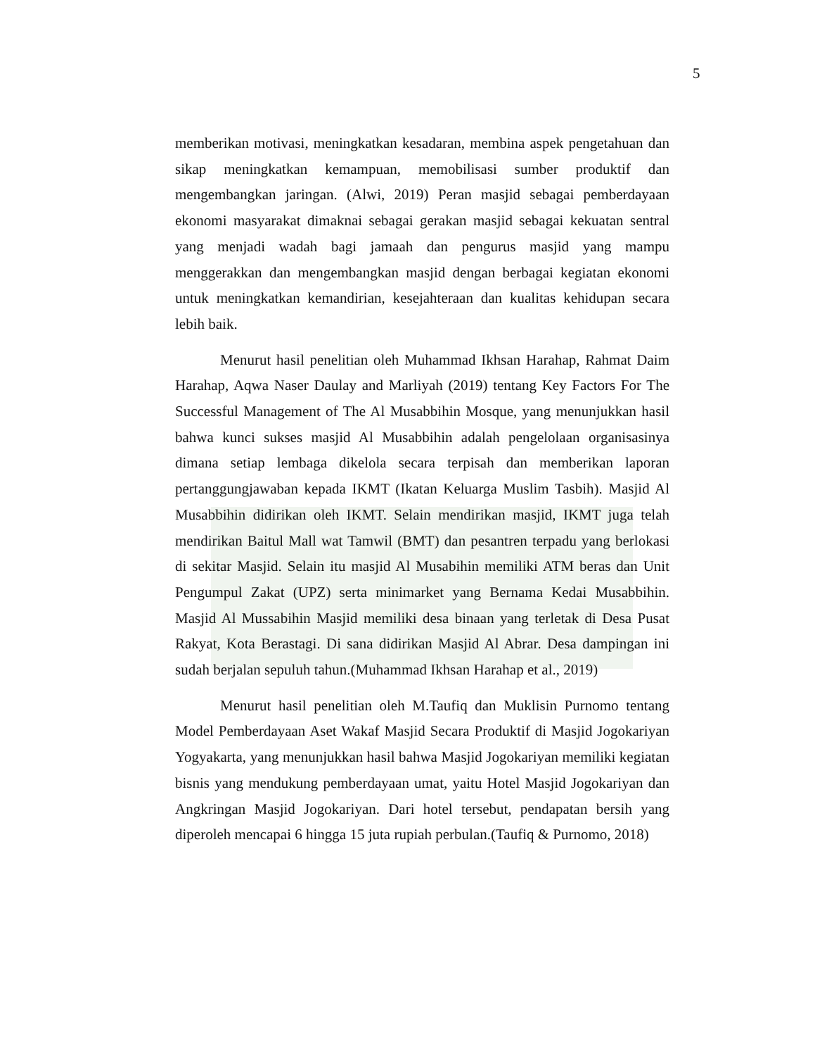5
memberikan motivasi, meningkatkan kesadaran, membina aspek pengetahuan dan sikap meningkatkan kemampuan, memobilisasi sumber produktif dan mengembangkan jaringan. (Alwi, 2019) Peran masjid sebagai pemberdayaan ekonomi masyarakat dimaknai sebagai gerakan masjid sebagai kekuatan sentral yang menjadi wadah bagi jamaah dan pengurus masjid yang mampu menggerakkan dan mengembangkan masjid dengan berbagai kegiatan ekonomi untuk meningkatkan kemandirian, kesejahteraan dan kualitas kehidupan secara lebih baik.
Menurut hasil penelitian oleh Muhammad Ikhsan Harahap, Rahmat Daim Harahap, Aqwa Naser Daulay and Marliyah (2019) tentang Key Factors For The Successful Management of The Al Musabbihin Mosque, yang menunjukkan hasil bahwa kunci sukses masjid Al Musabbihin adalah pengelolaan organisasinya dimana setiap lembaga dikelola secara terpisah dan memberikan laporan pertanggungjawaban kepada IKMT (Ikatan Keluarga Muslim Tasbih). Masjid Al Musabbihin didirikan oleh IKMT. Selain mendirikan masjid, IKMT juga telah mendirikan Baitul Mall wat Tamwil (BMT) dan pesantren terpadu yang berlokasi di sekitar Masjid. Selain itu masjid Al Musabihin memiliki ATM beras dan Unit Pengumpul Zakat (UPZ) serta minimarket yang Bernama Kedai Musabbihin. Masjid Al Mussabihin Masjid memiliki desa binaan yang terletak di Desa Pusat Rakyat, Kota Berastagi. Di sana didirikan Masjid Al Abrar. Desa dampingan ini sudah berjalan sepuluh tahun.(Muhammad Ikhsan Harahap et al., 2019)
Menurut hasil penelitian oleh M.Taufiq dan Muklisin Purnomo tentang Model Pemberdayaan Aset Wakaf Masjid Secara Produktif di Masjid Jogokariyan Yogyakarta, yang menunjukkan hasil bahwa Masjid Jogokariyan memiliki kegiatan bisnis yang mendukung pemberdayaan umat, yaitu Hotel Masjid Jogokariyan dan Angkringan Masjid Jogokariyan. Dari hotel tersebut, pendapatan bersih yang diperoleh mencapai 6 hingga 15 juta rupiah perbulan.(Taufiq & Purnomo, 2018)